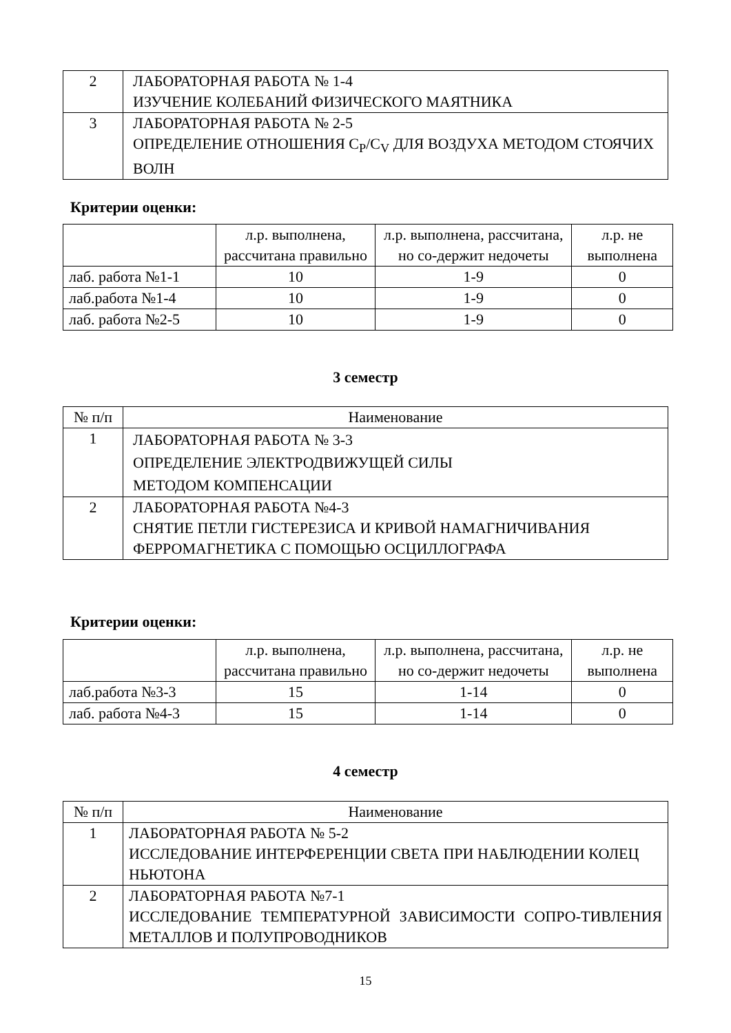| 2 | ЛАБОРАТОРНАЯ РАБОТА № 1-4 ИЗУЧЕНИЕ КОЛЕБАНИЙ ФИЗИЧЕСКОГО МАЯТНИКА |
| 3 | ЛАБОРАТОРНАЯ РАБОТА № 2-5 ОПРЕДЕЛЕНИЕ ОТНОШЕНИЯ C<sub>P</sub>/C<sub>V</sub> ДЛЯ ВОЗДУХА МЕТОДОМ СТОЯЧИХ ВОЛН |
Критерии оценки:
| | л.р. выполнена, рассчитана правильно | л.р. выполнена, рассчитана, но со-держит недочеты | л.р. не выполнена |
| --- | --- | --- | --- |
| лаб. работа №1-1 | 10 | 1-9 | 0 |
| лаб.работа №1-4 | 10 | 1-9 | 0 |
| лаб. работа №2-5 | 10 | 1-9 | 0 |
3 семестр
| № п/п | Наименование |
| 1 | ЛАБОРАТОРНАЯ РАБОТА № 3-3 ОПРЕДЕЛЕНИЕ ЭЛЕКТРОДВИЖУЩЕЙ СИЛЫ МЕТОДОМ КОМПЕНСАЦИИ |
| 2 | ЛАБОРАТОРНАЯ РАБОТА №4-3 СНЯТИЕ ПЕТЛИ ГИСТЕРЕЗИСА И КРИВОЙ НАМАГНИЧИВАНИЯ ФЕРРОМАГНЕТИКА С ПОМОЩЬЮ ОСЦИЛЛОГРАФА |
Критерии оценки:
| | л.р. выполнена, рассчитана правильно | л.р. выполнена, рассчитана, но со-держит недочеты | л.р. не выполнена |
| --- | --- | --- | --- |
| лаб.работа №3-3 | 15 | 1-14 | 0 |
| лаб. работа №4-3 | 15 | 1-14 | 0 |
4 семестр
| № п/п | Наименование |
| 1 | ЛАБОРАТОРНАЯ РАБОТА № 5-2 ИССЛЕДОВАНИЕ ИНТЕРФЕРЕНЦИИ СВЕТА ПРИ НАБЛЮДЕНИИ КОЛЕЦ НЬЮТОНА |
| 2 | ЛАБОРАТОРНАЯ РАБОТА №7-1 ИССЛЕДОВАНИЕ ТЕМПЕРАТУРНОЙ ЗАВИСИМОСТИ СОПРО-ТИВЛЕНИЯ МЕТАЛЛОВ И ПОЛУПРОВОДНИКОВ |
15